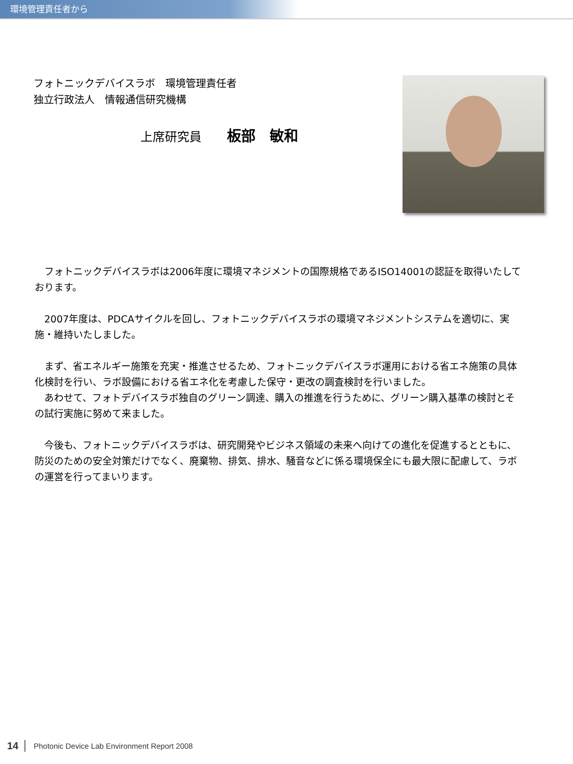環境管理責任者から
フォトニックデバイスラボ　環境管理責任者
独立行政法人　情報通信研究機構
上席研究員 板部　敏和
　フォトニックデバイスラボは2006年度に環境マネジメントの国際規格であるISO14001の認証を取得いたしております。
　2007年度は、PDCAサイクルを回し、フォトニックデバイスラボの環境マネジメントシステムを適切に、実施・維持いたしました。
　まず、省エネルギー施策を充実・推進させるため、フォトニックデバイスラボ運用における省エネ施策の具体化検討を行い、ラボ設備における省エネ化を考慮した保守・更改の調査検討を行いました。
　あわせて、フォトデバイスラボ独自のグリーン調達、購入の推進を行うために、グリーン購入基準の検討とその試行実施に努めて来ました。
　今後も、フォトニックデバイスラボは、研究開発やビジネス領域の未来へ向けての進化を促進するとともに、防災のための安全対策だけでなく、廃棄物、排気、排水、騒音などに係る環境保全にも最大限に配慮して、ラボの運営を行ってまいります。
14 Photonic Device Lab Environment Report 2008